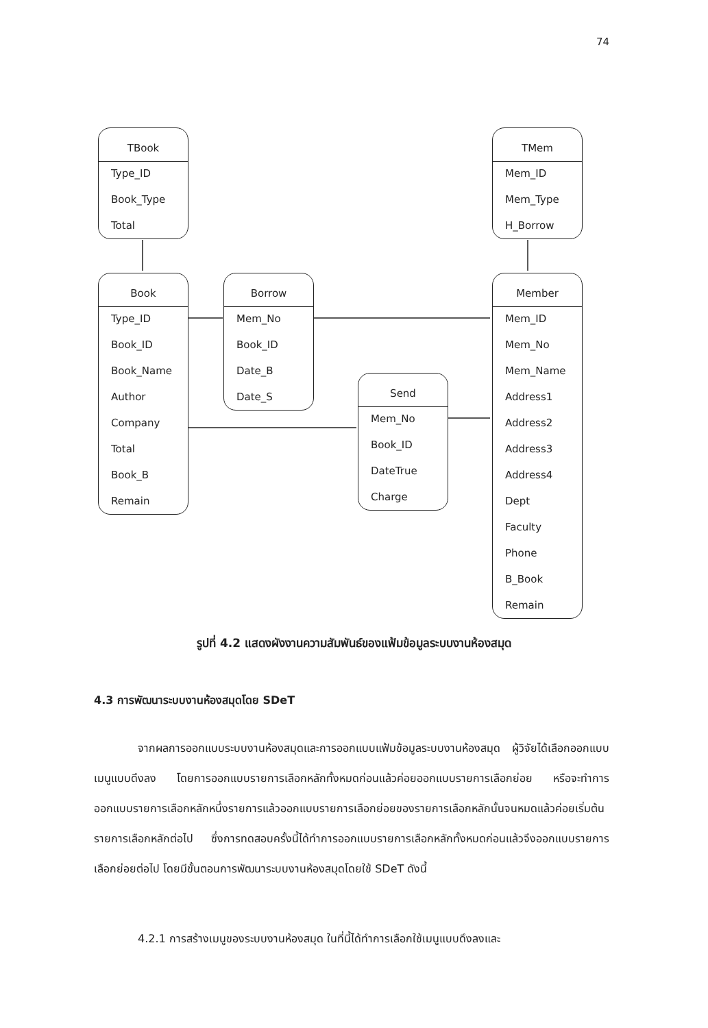74
TBook
Type_ID
Book_Type
Total
TMem
Mem_ID
Mem_Type
H_Borrow
Book
Type_ID
Book_ID
Book_Name
Author
Company
Total
Book_B
Remain
Borrow
Mem_No
Book_ID
Date_B
Date_S
Send
Mem_No
Book_ID
DateTrue
Charge
Member
Mem_ID
Mem_No
Mem_Name
Address1
Address2
Address3
Address4
Dept
Faculty
Phone
B_Book
Remain
รูปที่ 4.2 แสดงผังงานความสัมพันธ์ของแฟ้มข้อมูลระบบงานห้องสมุด
4.3 การพัฒนาระบบงานห้องสมุดโดย SDeT
จากผลการออกแบบระบบงานห้องสมุดและการออกแบบแฟ้มข้อมูลระบบงานห้องสมุด ผู้วิจัยได้เลือกออกแบบเมนูแบบดึงลง โดยการออกแบบรายการเลือกหลักทั้งหมดก่อนแล้วค่อยออกแบบรายการเลือกย่อย หรือจะทำการออกแบบรายการเลือกหลักหนึ่งรายการแล้วออกแบบรายการเลือกย่อยของรายการเลือกหลักนั้นจนหมดแล้วค่อยเริ่มต้นรายการเลือกหลักต่อไป ซึ่งการทดสอบครั้งนี้ได้ทำการออกแบบรายการเลือกหลักทั้งหมดก่อนแล้วจึงออกแบบรายการเลือกย่อยต่อไป โดยมีขั้นตอนการพัฒนาระบบงานห้องสมุดโดยใช้ SDeT ดังนี้
4.2.1 การสร้างเมนูของระบบงานห้องสมุด ในที่นี้ได้ทำการเลือกใช้เมนูแบบดึงลงและ